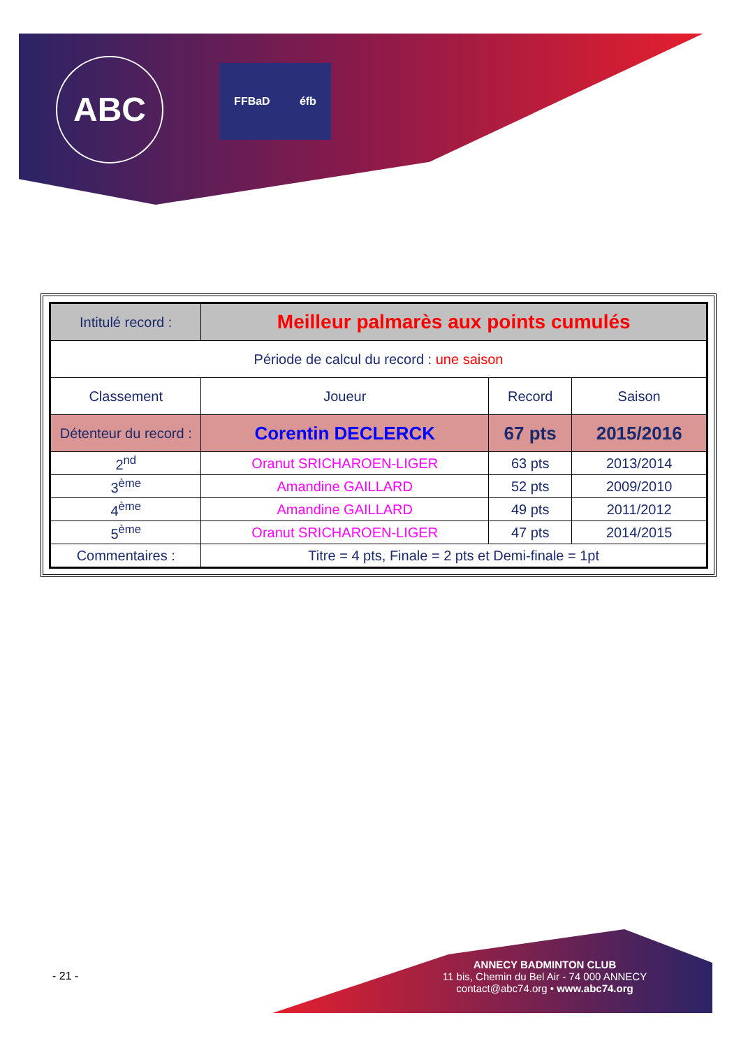ABC
FFBaD éfb
| Intitulé record : | Meilleur palmarès aux points cumulés | | |
| Période de calcul du record : une saison | | | |
| Classement | Joueur | Record | Saison |
| Détenteur du record : | Corentin DECLERCK | 67 pts | 2015/2016 |
| 2<sup>nd</sup> | Oranut SRICHAROEN-LIGER | 63 pts | 2013/2014 |
| 3<sup>ème</sup> | Amandine GAILLARD | 52 pts | 2009/2010 |
| 4<sup>ème</sup> | Amandine GAILLARD | 49 pts | 2011/2012 |
| 5<sup>ème</sup> | Oranut SRICHAROEN-LIGER | 47 pts | 2014/2015 |
| Commentaires : | Titre = 4 pts, Finale = 2 pts et Demi-finale = 1pt | | |
- 21 -
ANNECY BADMINTON CLUB
11 bis, Chemin du Bel Air - 74 000 ANNECY
contact@abc74.org • www.abc74.org